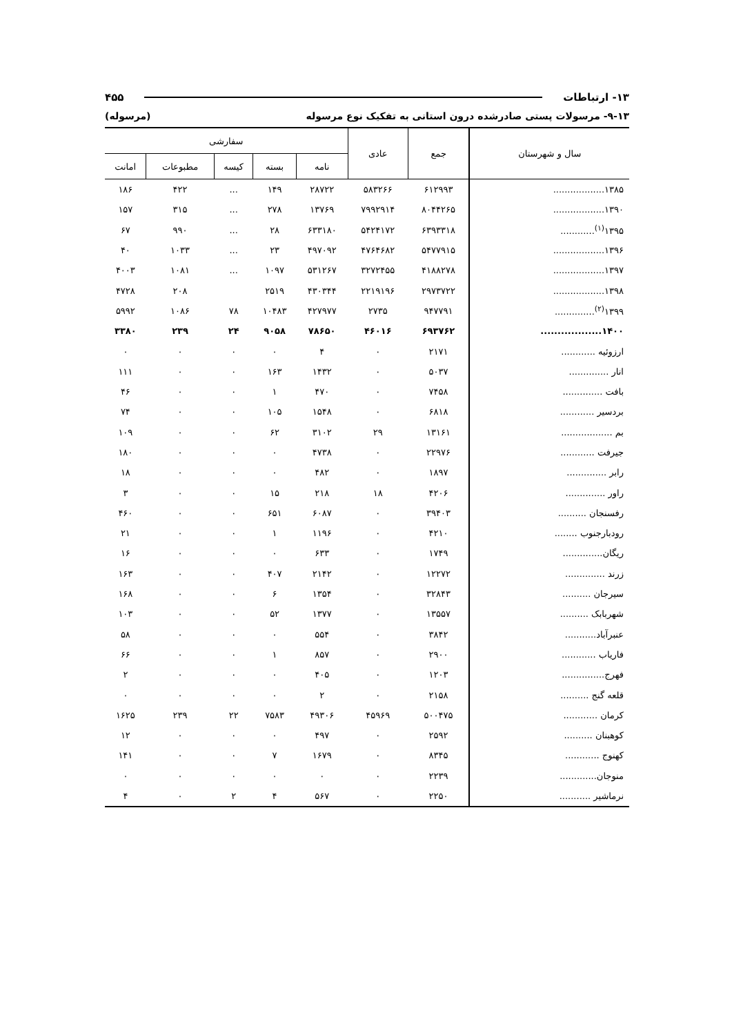۱۳- ارتباطات ۴۵۵
۹-۱۳- مرسولات پستی صادرشده درون استانی به تفکیک نوع مرسوله (مرسوله)
| سال و شهرستان | جمع | عادی | سفارشی | | | | |
| --- | --- | --- | --- | --- | --- | --- | --- |
| | | | نامه | بسته | کیسه | مطبوعات | امانت |
| ۱۳۸۵.................. | ۶۱۲۹۹۳ | ۵۸۳۲۶۶ | ۲۸۷۲۲ | ۱۴۹ | ... | ۴۲۲ | ۱۸۶ |
| ۱۳۹۰.................. | ۸۰۴۴۲۶۵ | ۷۹۹۲۹۱۴ | ۱۳۷۶۹ | ۲۷۸ | ... | ۳۱۵ | ۱۵۷ |
| ۱۳۹۵<sup>(۱)</sup>............ | ۶۳۹۳۳۱۸ | ۵۴۲۴۱۷۲ | ۶۳۳۱۸۰ | ۲۸ | ... | ۹۹۰ | ۶۷ |
| ۱۳۹۶.................. | ۵۴۷۷۹۱۵ | ۴۷۶۴۶۸۲ | ۴۹۷۰۹۲ | ۲۳ | ... | ۱۰۳۳ | ۴۰ |
| ۱۳۹۷.................. | ۴۱۸۸۲۷۸ | ۳۲۷۲۴۵۵ | ۵۳۱۲۶۷ | ۱۰۹۷ | ... | ۱۰۸۱ | ۴۰۰۳ |
| ۱۳۹۸.................. | ۲۹۷۳۷۲۲ | ۲۲۱۹۱۹۶ | ۴۳۰۳۴۴ | ۲۵۱۹ | | ۲۰۸ | ۴۷۲۸ |
| ۱۳۹۹<sup>(۲)</sup>.............. | ۹۴۷۷۹۱ | ۲۷۳۵ | ۴۲۷۹۷۷ | ۱۰۴۸۳ | ۷۸ | ۱۰۸۶ | ۵۹۹۲ |
| ۱۴۰۰.................. | ۶۹۳۷۶۲ | ۴۶۰۱۶ | ۷۸۶۵۰ | ۹۰۵۸ | ۲۴ | ۲۳۹ | ۳۳۸۰ |
| ارزوئیه ............ | ۲۱۷۱ | ۰ | ۴ | ۰ | ۰ | ۰ | ۰ |
| انار .............. | ۵۰۳۷ | ۰ | ۱۴۳۲ | ۱۶۳ | ۰ | ۰ | ۱۱۱ |
| بافت .............. | ۷۴۵۸ | ۰ | ۴۷۰ | ۱ | ۰ | ۰ | ۴۶ |
| بردسیر ............ | ۶۸۱۸ | ۰ | ۱۵۴۸ | ۱۰۵ | ۰ | ۰ | ۷۴ |
| بم .................. | ۱۳۱۶۱ | ۲۹ | ۳۱۰۲ | ۶۲ | ۰ | ۰ | ۱۰۹ |
| جیرفت ............ | ۲۲۹۷۶ | ۰ | ۴۷۳۸ | ۰ | ۰ | ۰ | ۱۸۰ |
| رابر .............. | ۱۸۹۷ | ۰ | ۴۸۲ | ۰ | ۰ | ۰ | ۱۸ |
| راور .............. | ۴۲۰۶ | ۱۸ | ۲۱۸ | ۱۵ | ۰ | ۰ | ۳ |
| رفسنجان .......... | ۳۹۴۰۳ | ۰ | ۶۰۸۷ | ۶۵۱ | ۰ | ۰ | ۴۶۰ |
| رودبارجنوب ........ | ۴۲۱۰ | ۰ | ۱۱۹۶ | ۱ | ۰ | ۰ | ۲۱ |
| ریگان.............. | ۱۷۴۹ | ۰ | ۶۳۳ | ۰ | ۰ | ۰ | ۱۶ |
| زرند .............. | ۱۲۲۷۲ | ۰ | ۲۱۴۲ | ۴۰۷ | ۰ | ۰ | ۱۶۳ |
| سیرجان .......... | ۳۲۸۴۳ | ۰ | ۱۳۵۴ | ۶ | ۰ | ۰ | ۱۶۸ |
| شهربابک .......... | ۱۳۵۵۷ | ۰ | ۱۳۷۷ | ۵۲ | ۰ | ۰ | ۱۰۳ |
| عنبرآباد........... | ۳۸۴۲ | ۰ | ۵۵۴ | ۰ | ۰ | ۰ | ۵۸ |
| فاریاب ............ | ۲۹۰۰ | ۰ | ۸۵۷ | ۱ | ۰ | ۰ | ۶۶ |
| فهرج............... | ۱۲۰۳ | ۰ | ۴۰۵ | ۰ | ۰ | ۰ | ۲ |
| قلعه گنج .......... | ۲۱۵۸ | ۰ | ۲ | ۰ | ۰ | ۰ | ۰ |
| کرمان ............ | ۵۰۰۴۷۵ | ۴۵۹۶۹ | ۴۹۳۰۶ | ۷۵۸۳ | ۲۲ | ۲۳۹ | ۱۶۲۵ |
| کوهبنان .......... | ۲۵۹۲ | ۰ | ۴۹۷ | ۰ | ۰ | ۰ | ۱۲ |
| کهنوج ............ | ۸۳۴۵ | ۰ | ۱۶۷۹ | ۷ | ۰ | ۰ | ۱۴۱ |
| منوجان............. | ۲۲۳۹ | ۰ | ۰ | ۰ | ۰ | ۰ | ۰ |
| نرماشیر ........... | ۲۲۵۰ | ۰ | ۵۶۷ | ۴ | ۲ | ۰ | ۴ |